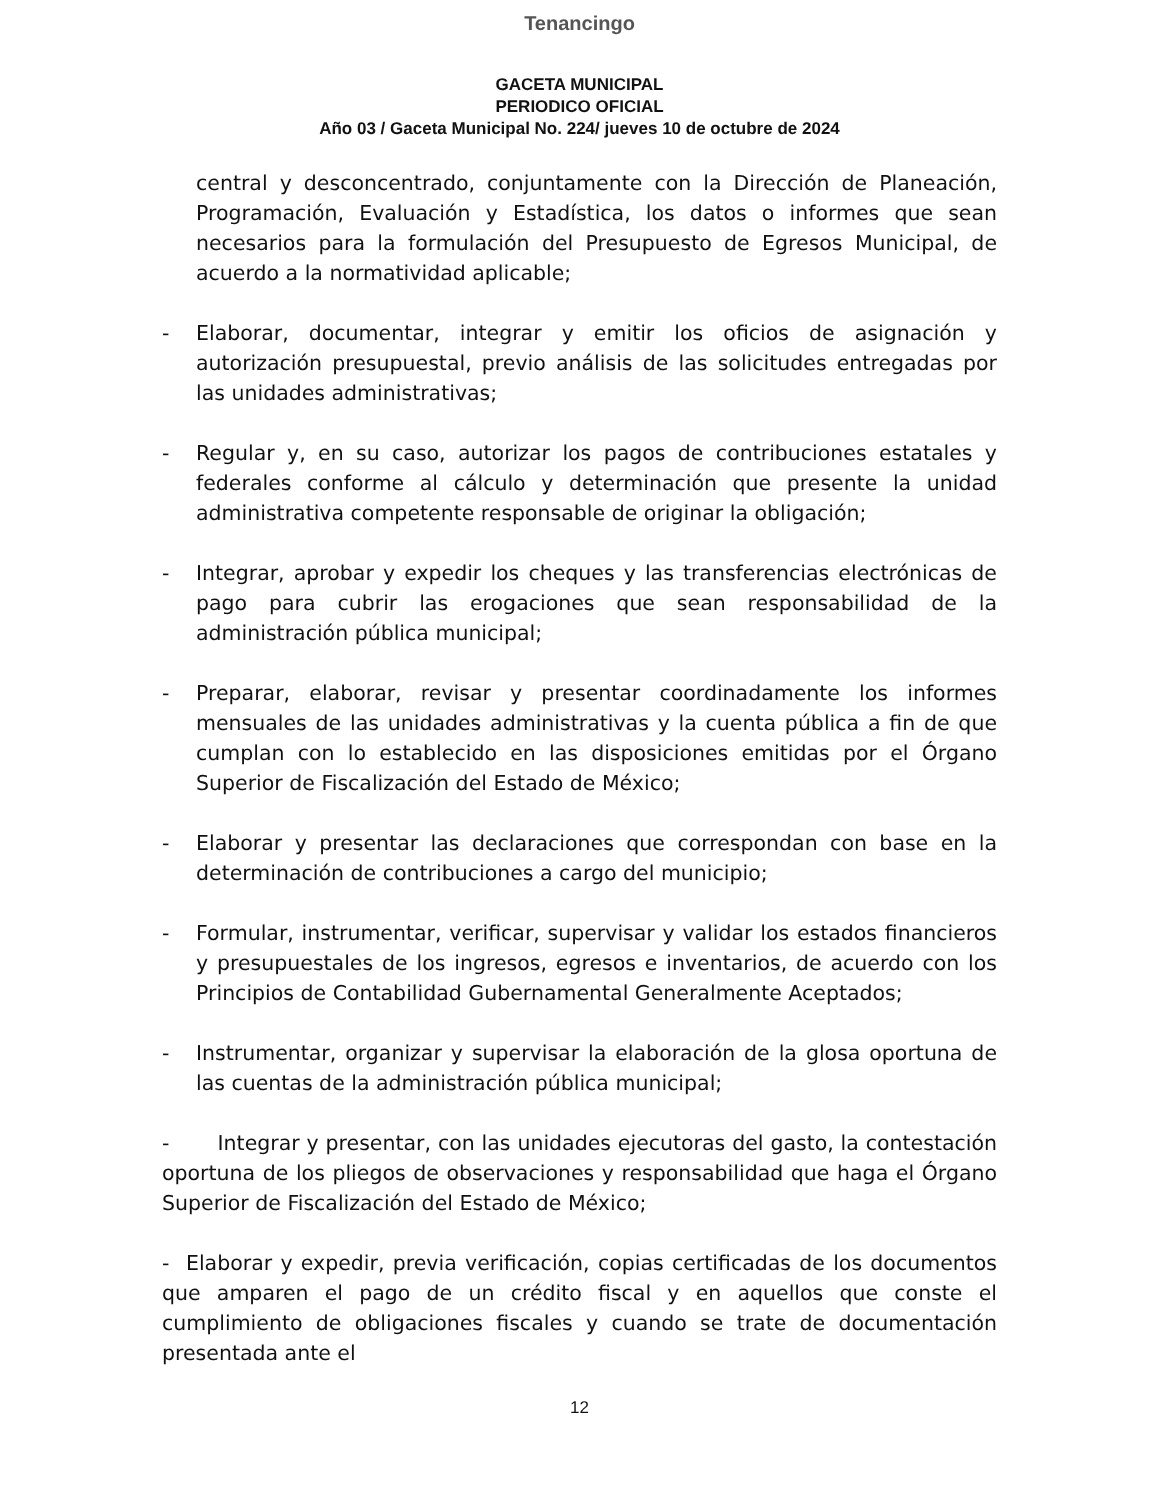Tenancingo
GACETA MUNICIPAL
PERIODICO OFICIAL
Año 03 / Gaceta Municipal No. 224/ jueves 10 de octubre de 2024
central y desconcentrado, conjuntamente con la Dirección de Planeación, Programación, Evaluación y Estadística, los datos o informes que sean necesarios para la formulación del Presupuesto de Egresos Municipal, de acuerdo a la normatividad aplicable;
- Elaborar, documentar, integrar y emitir los oficios de asignación y autorización presupuestal, previo análisis de las solicitudes entregadas por las unidades administrativas;
- Regular y, en su caso, autorizar los pagos de contribuciones estatales y federales conforme al cálculo y determinación que presente la unidad administrativa competente responsable de originar la obligación;
- Integrar, aprobar y expedir los cheques y las transferencias electrónicas de pago para cubrir las erogaciones que sean responsabilidad de la administración pública municipal;
- Preparar, elaborar, revisar y presentar coordinadamente los informes mensuales de las unidades administrativas y la cuenta pública a fin de que cumplan con lo establecido en las disposiciones emitidas por el Órgano Superior de Fiscalización del Estado de México;
- Elaborar y presentar las declaraciones que correspondan con base en la determinación de contribuciones a cargo del municipio;
- Formular, instrumentar, verificar, supervisar y validar los estados financieros y presupuestales de los ingresos, egresos e inventarios, de acuerdo con los Principios de Contabilidad Gubernamental Generalmente Aceptados;
- Instrumentar, organizar y supervisar la elaboración de la glosa oportuna de las cuentas de la administración pública municipal;
- Integrar y presentar, con las unidades ejecutoras del gasto, la contestación oportuna de los pliegos de observaciones y responsabilidad que haga el Órgano Superior de Fiscalización del Estado de México;
- Elaborar y expedir, previa verificación, copias certificadas de los documentos que amparen el pago de un crédito fiscal y en aquellos que conste el cumplimiento de obligaciones fiscales y cuando se trate de documentación presentada ante el
12